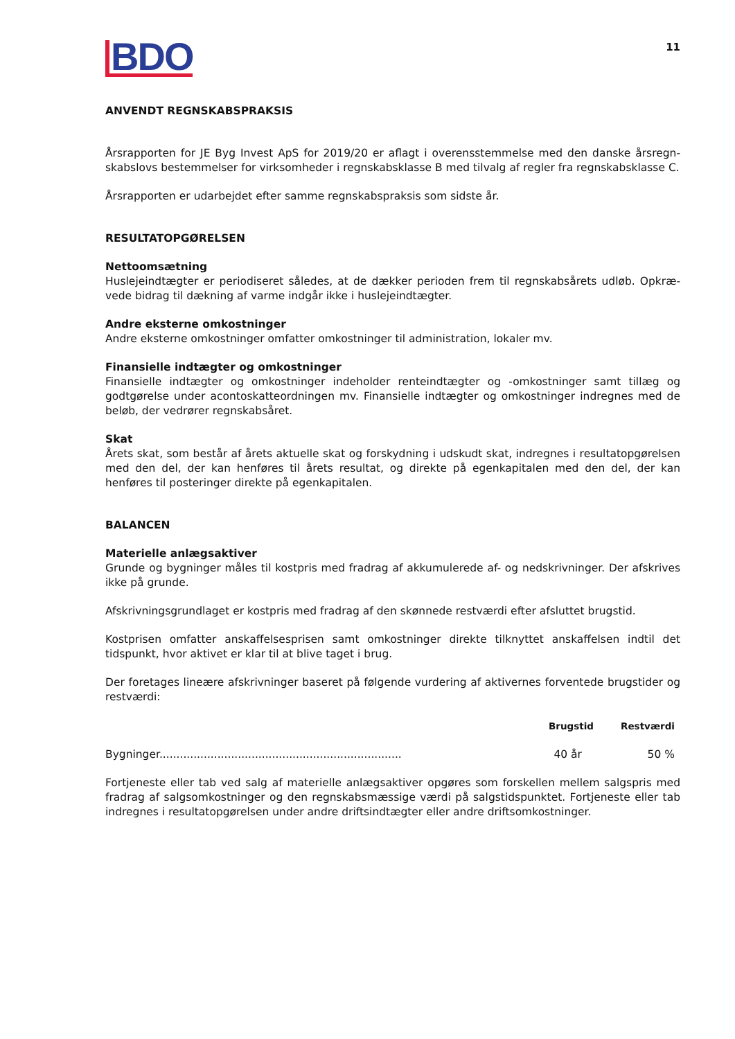BDO
11
ANVENDT REGNSKABSPRAKSIS
Årsrapporten for JE Byg Invest ApS for 2019/20 er aflagt i overensstemmelse med den danske årsregn­skabslovs bestemmelser for virksomheder i regnskabsklasse B med tilvalg af regler fra regnskabsklasse C.
Årsrapporten er udarbejdet efter samme regnskabspraksis som sidste år.
RESULTATOPGØRELSEN
Nettoomsætning
Huslejeindtægter er periodiseret således, at de dækker perioden frem til regnskabsårets udløb. Opkræ­vede bidrag til dækning af varme indgår ikke i huslejeindtægter.
Andre eksterne omkostninger
Andre eksterne omkostninger omfatter omkostninger til administration, lokaler mv.
Finansielle indtægter og omkostninger
Finansielle indtægter og omkostninger indeholder renteindtægter og -omkostninger samt tillæg og godtgørelse under acontoskatteordningen mv. Finansielle indtægter og omkostninger indregnes med de beløb, der vedrører regnskabsåret.
Skat
Årets skat, som består af årets aktuelle skat og forskydning i udskudt skat, indregnes i resultatop­gørelsen med den del, der kan henføres til årets resultat, og direkte på egenkapitalen med den del, der kan henføres til posteringer direkte på egenkapitalen.
BALANCEN
Materielle anlægsaktiver
Grunde og bygninger måles til kostpris med fradrag af akkumulerede af- og nedskrivninger. Der afskrives ikke på grunde.
Afskrivningsgrundlaget er kostpris med fradrag af den skønnede restværdi efter afsluttet brugstid.
Kostprisen omfatter anskaffelsesprisen samt omkostninger direkte tilknyttet anskaffelsen indtil det tidspunkt, hvor aktivet er klar til at blive taget i brug.
Der foretages lineære afskrivninger baseret på følgende vurdering af aktivernes forventede brugstider og restværdi:
| | Brugstid | Restværdi |
| --- | --- | --- |
| Bygninger....................................................................... | 40 år | 50 % |
Fortjeneste eller tab ved salg af materielle anlægsaktiver opgøres som forskellen mellem salgspris med fradrag af salgsomkostninger og den regnskabsmæssige værdi på salgstidspunktet. Fortjeneste eller tab indregnes i resultatopgørelsen under andre driftsindtægter eller andre driftsomkostninger.